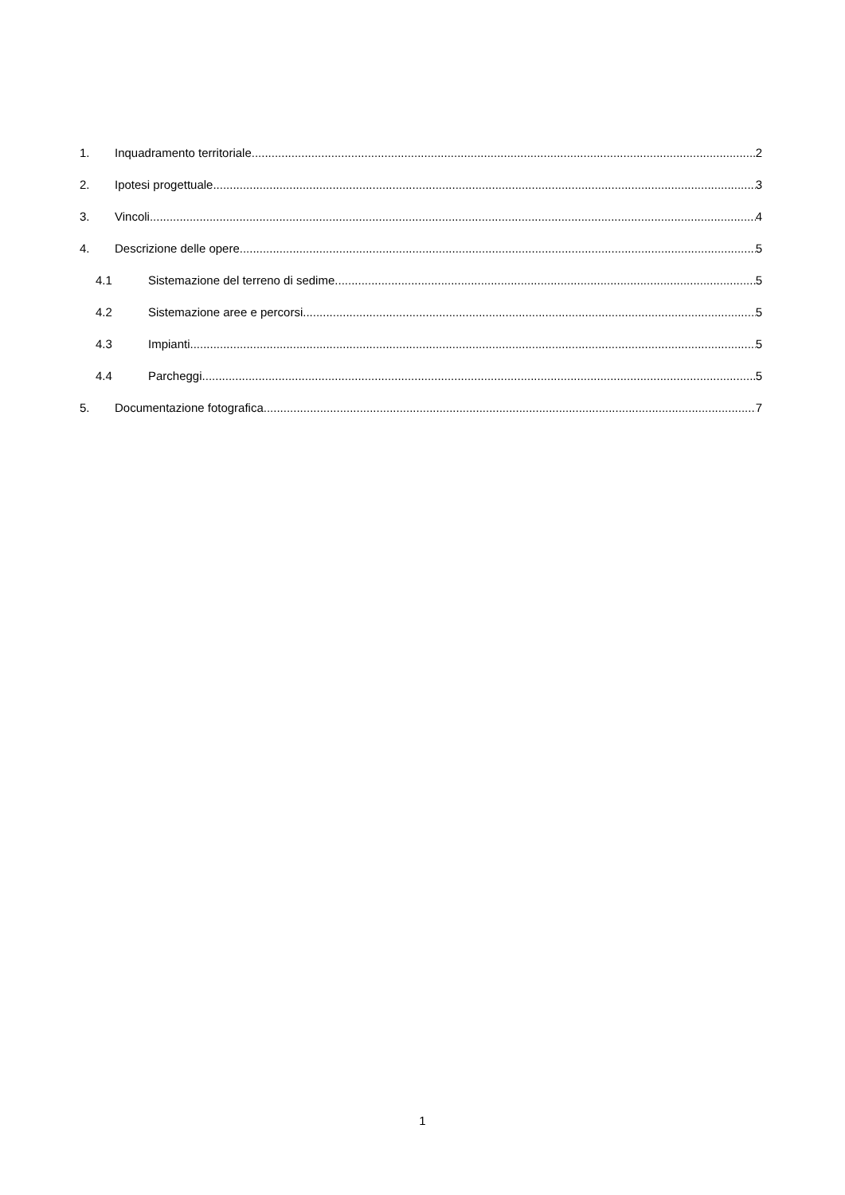1. Inquadramento territoriale 2
2. Ipotesi progettuale 3
3. Vincoli 4
4. Descrizione delle opere 5
4.1 Sistemazione del terreno di sedime 5
4.2 Sistemazione aree e percorsi 5
4.3 Impianti 5
4.4 Parcheggi 5
5. Documentazione fotografica 7
1